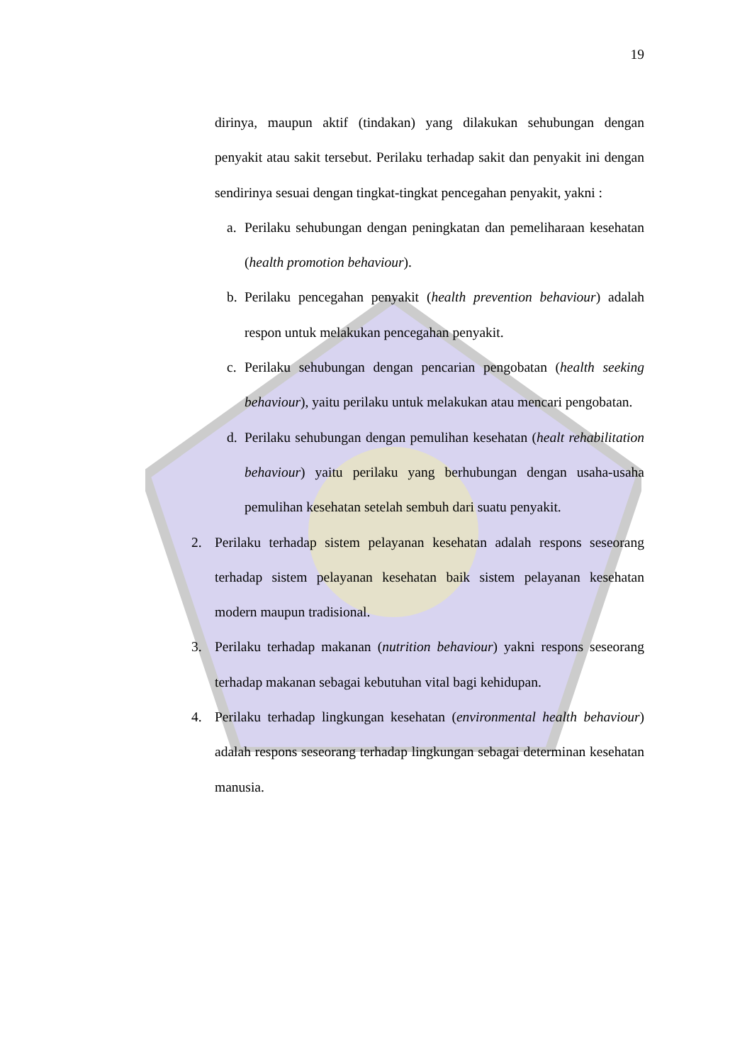19
dirinya, maupun aktif (tindakan) yang dilakukan sehubungan dengan penyakit atau sakit tersebut. Perilaku terhadap sakit dan penyakit ini dengan sendirinya sesuai dengan tingkat-tingkat pencegahan penyakit, yakni :
a. Perilaku sehubungan dengan peningkatan dan pemeliharaan kesehatan (health promotion behaviour).
b. Perilaku pencegahan penyakit (health prevention behaviour) adalah respon untuk melakukan pencegahan penyakit.
c. Perilaku sehubungan dengan pencarian pengobatan (health seeking behaviour), yaitu perilaku untuk melakukan atau mencari pengobatan.
d. Perilaku sehubungan dengan pemulihan kesehatan (healt rehabilitation behaviour) yaitu perilaku yang berhubungan dengan usaha-usaha pemulihan kesehatan setelah sembuh dari suatu penyakit.
2. Perilaku terhadap sistem pelayanan kesehatan adalah respons seseorang terhadap sistem pelayanan kesehatan baik sistem pelayanan kesehatan modern maupun tradisional.
3. Perilaku terhadap makanan (nutrition behaviour) yakni respons seseorang terhadap makanan sebagai kebutuhan vital bagi kehidupan.
4. Perilaku terhadap lingkungan kesehatan (environmental health behaviour) adalah respons seseorang terhadap lingkungan sebagai determinan kesehatan manusia.